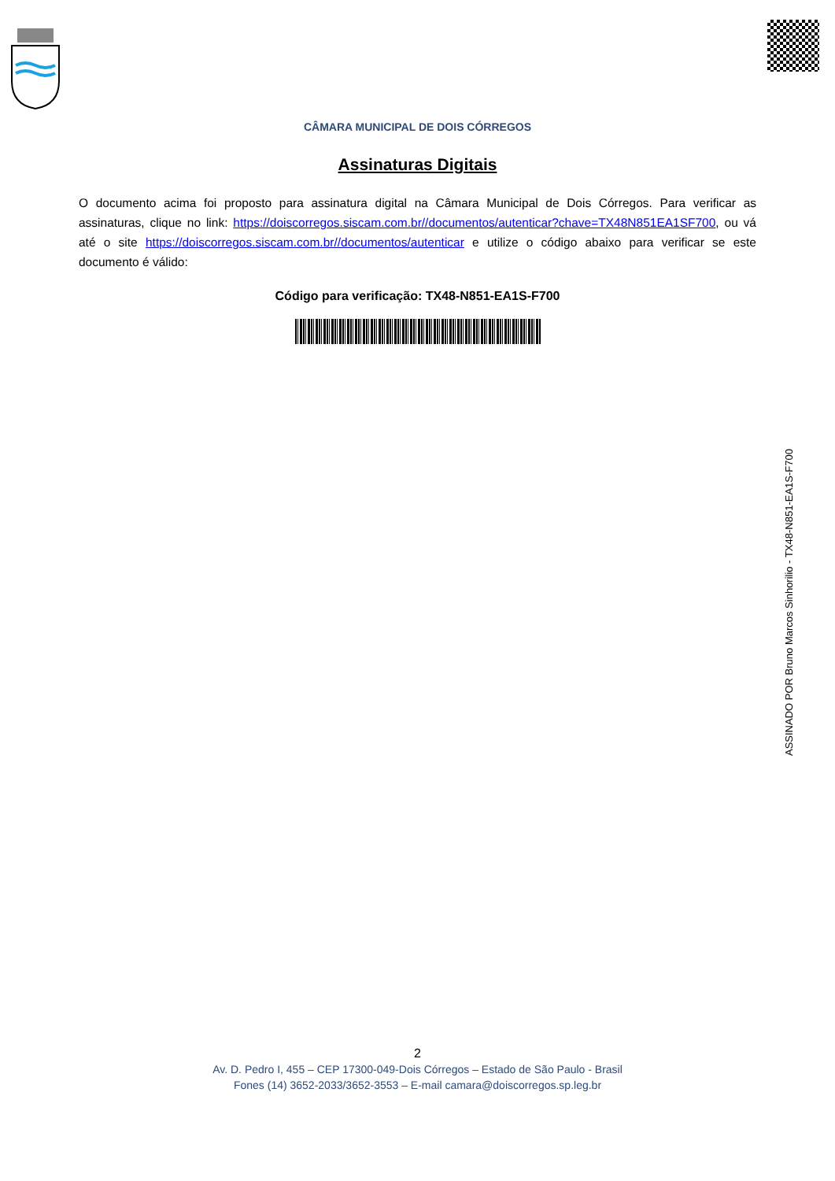CÂMARA MUNICIPAL DE DOIS CÓRREGOS
Assinaturas Digitais
O documento acima foi proposto para assinatura digital na Câmara Municipal de Dois Córregos. Para verificar as assinaturas, clique no link: https://doiscorregos.siscam.com.br//documentos/autenticar?chave=TX48N851EA1SF700, ou vá até o site https://doiscorregos.siscam.com.br//documentos/autenticar e utilize o código abaixo para verificar se este documento é válido:
Código para verificação: TX48-N851-EA1S-F700
ASSINADO POR Bruno Marcos Sinhorilio - TX48-N851-EA1S-F700
2
Av. D. Pedro I, 455 – CEP 17300-049-Dois Córregos – Estado de São Paulo - Brasil
Fones (14) 3652-2033/3652-3553 – E-mail camara@doiscorregos.sp.leg.br